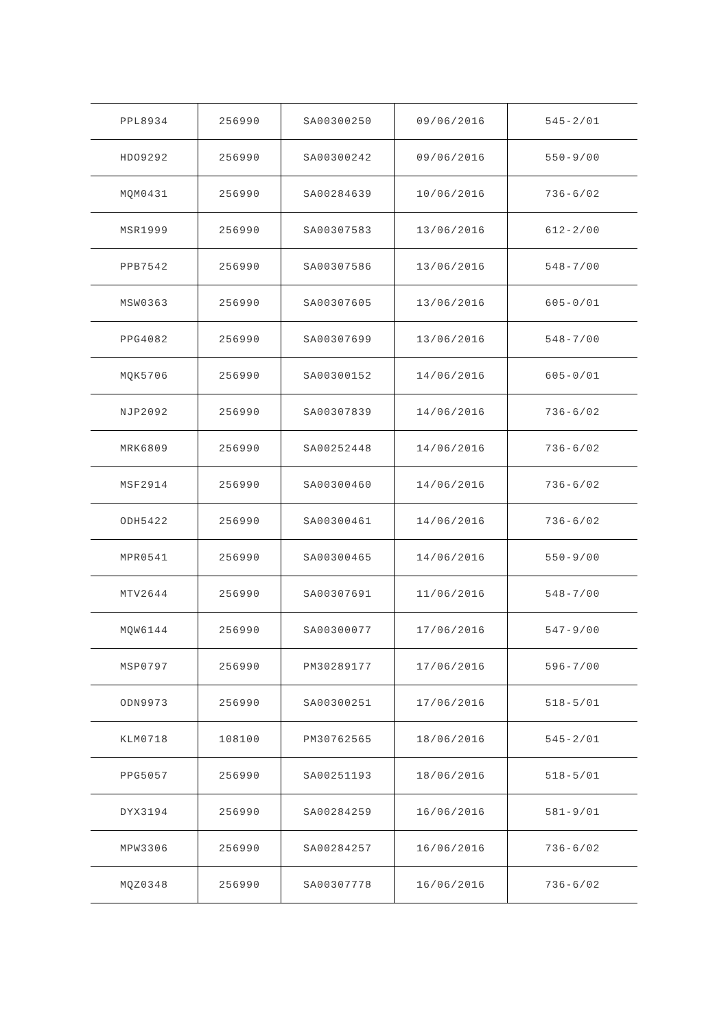| PPL8934 | 256990 | SA00300250 | 09/06/2016 | 545-2/01 |
| HDO9292 | 256990 | SA00300242 | 09/06/2016 | 550-9/00 |
| MQM0431 | 256990 | SA00284639 | 10/06/2016 | 736-6/02 |
| MSR1999 | 256990 | SA00307583 | 13/06/2016 | 612-2/00 |
| PPB7542 | 256990 | SA00307586 | 13/06/2016 | 548-7/00 |
| MSW0363 | 256990 | SA00307605 | 13/06/2016 | 605-0/01 |
| PPG4082 | 256990 | SA00307699 | 13/06/2016 | 548-7/00 |
| MQK5706 | 256990 | SA00300152 | 14/06/2016 | 605-0/01 |
| NJP2092 | 256990 | SA00307839 | 14/06/2016 | 736-6/02 |
| MRK6809 | 256990 | SA00252448 | 14/06/2016 | 736-6/02 |
| MSF2914 | 256990 | SA00300460 | 14/06/2016 | 736-6/02 |
| ODH5422 | 256990 | SA00300461 | 14/06/2016 | 736-6/02 |
| MPR0541 | 256990 | SA00300465 | 14/06/2016 | 550-9/00 |
| MTV2644 | 256990 | SA00307691 | 11/06/2016 | 548-7/00 |
| MQW6144 | 256990 | SA00300077 | 17/06/2016 | 547-9/00 |
| MSP0797 | 256990 | PM30289177 | 17/06/2016 | 596-7/00 |
| ODN9973 | 256990 | SA00300251 | 17/06/2016 | 518-5/01 |
| KLM0718 | 108100 | PM30762565 | 18/06/2016 | 545-2/01 |
| PPG5057 | 256990 | SA00251193 | 18/06/2016 | 518-5/01 |
| DYX3194 | 256990 | SA00284259 | 16/06/2016 | 581-9/01 |
| MPW3306 | 256990 | SA00284257 | 16/06/2016 | 736-6/02 |
| MQZ0348 | 256990 | SA00307778 | 16/06/2016 | 736-6/02 |